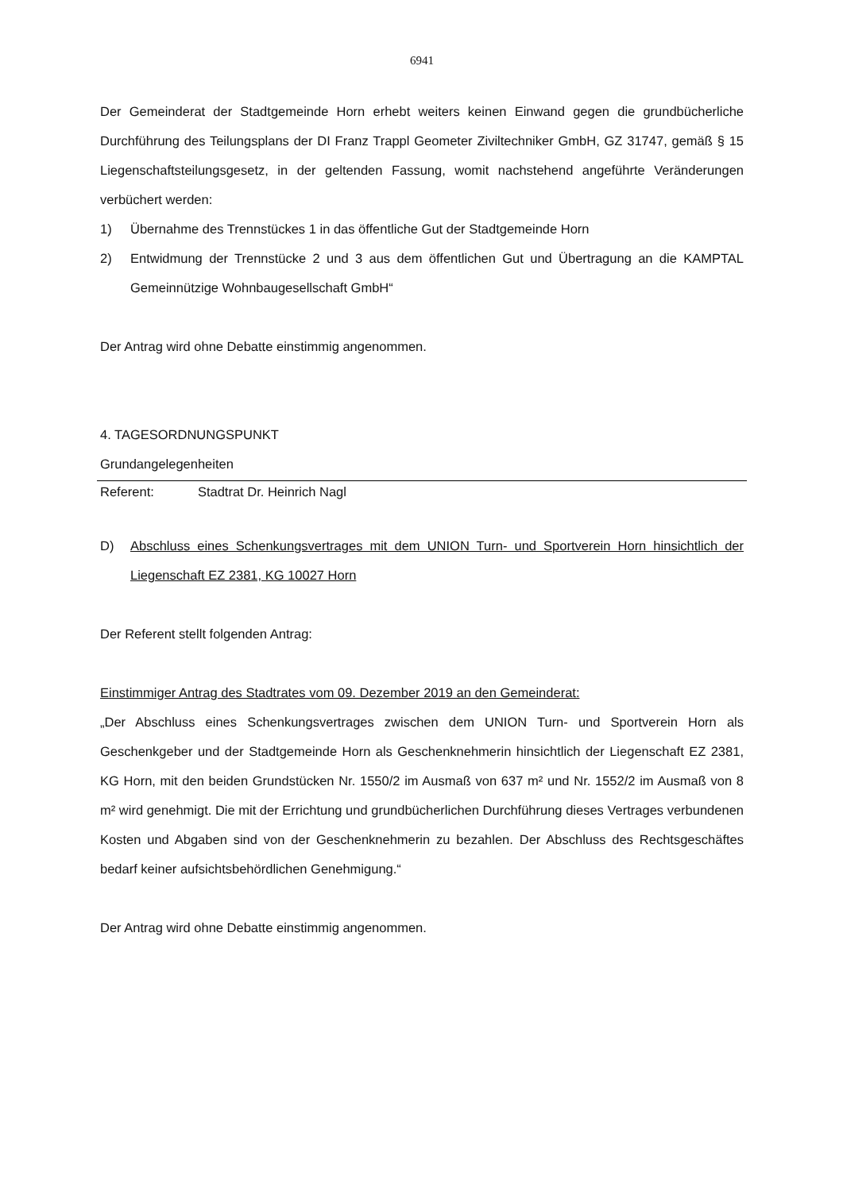6941
Der Gemeinderat der Stadtgemeinde Horn erhebt weiters keinen Einwand gegen die grund­bücherliche Durchführung des Teilungsplans der DI Franz Trappl Geometer Ziviltechniker GmbH, GZ 31747, gemäß § 15 Liegenschaftsteilungsgesetz, in der geltenden Fassung, womit nachstehend angeführte Veränderungen verbüchert werden:
1) Übernahme des Trennstückes 1 in das öffentliche Gut der Stadtgemeinde Horn
2) Entwidmung der Trennstücke 2 und 3 aus dem öffentlichen Gut und Übertragung an die KAMPTAL Gemeinnützige Wohnbaugesellschaft GmbH“
Der Antrag wird ohne Debatte einstimmig angenommen.
4. TAGESORDNUNGSPUNKT
Grundangelegenheiten
Referent: Stadtrat Dr. Heinrich Nagl
D) Abschluss eines Schenkungsvertrages mit dem UNION Turn- und Sportverein Horn hinsichtlich der Liegenschaft EZ 2381, KG 10027 Horn
Der Referent stellt folgenden Antrag:
Einstimmiger Antrag des Stadtrates vom 09. Dezember 2019 an den Gemeinderat:
„Der Abschluss eines Schenkungsvertrages zwischen dem UNION Turn- und Sportverein Horn als Geschenkgeber und der Stadtgemeinde Horn als Geschenknehmerin hinsichtlich der Liegenschaft EZ 2381, KG Horn, mit den beiden Grundstücken Nr. 1550/2 im Ausmaß von 637 m² und Nr. 1552/2 im Ausmaß von 8 m² wird genehmigt. Die mit der Errichtung und grundbücherlichen Durchführung dieses Vertrages verbundenen Kosten und Abgaben sind von der Geschenknehmerin zu bezahlen. Der Abschluss des Rechtsgeschäftes bedarf keiner aufsichtsbehördlichen Genehmigung.“
Der Antrag wird ohne Debatte einstimmig angenommen.